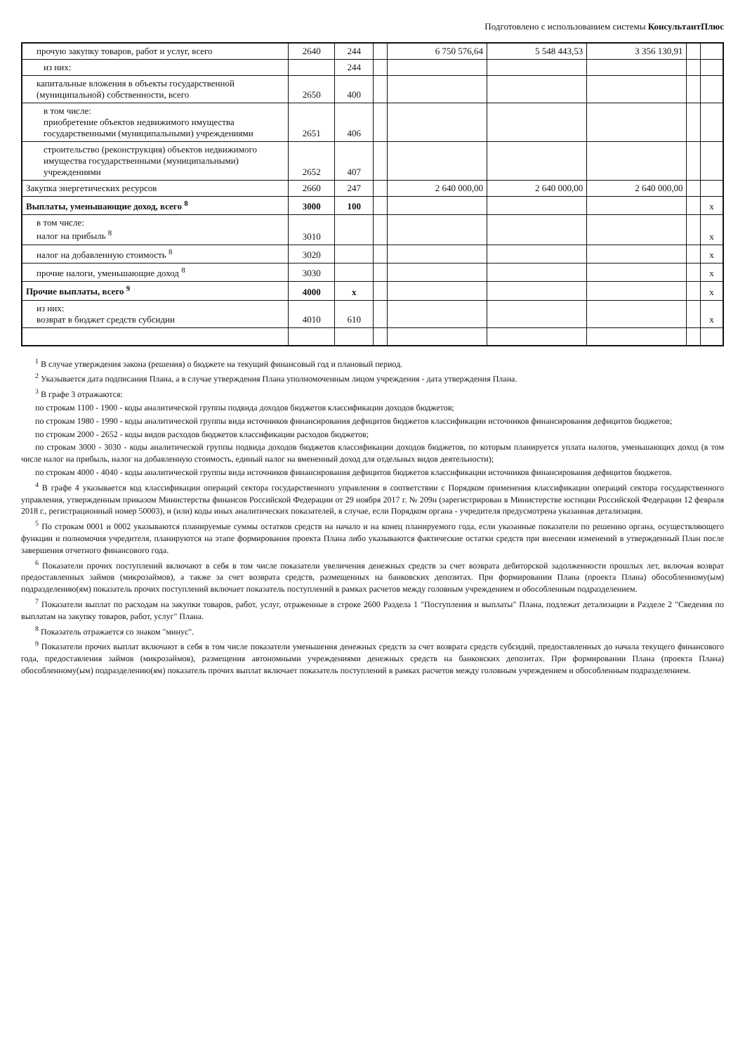Подготовлено с использованием системы КонсультантПлюс
| прочую закупку товаров, работ и услуг, всего | 2640 | 244 | | 6 750 576,64 | 5 548 443,53 | 3 356 130,91 | | |
| из них: | | 244 | | | | | | |
| капитальные вложения в объекты государственной (муниципальной) собственности, всего | 2650 | 400 | | | | | | |
| в том числе: приобретение объектов недвижимого имущества государственными (муниципальными) учреждениями | 2651 | 406 | | | | | | |
| строительство (реконструкция) объектов недвижимого имущества государственными (муниципальными) учреждениями | 2652 | 407 | | | | | | |
| Закупка энергетических ресурсов | 2660 | 247 | | 2 640 000,00 | 2 640 000,00 | 2 640 000,00 | | |
| Выплаты, уменьшающие доход, всего <sup>8</sup> | 3000 | 100 | | | | | | x |
| в том числе: налог на прибыль <sup>8</sup> | 3010 | | | | | | | x |
| налог на добавленную стоимость <sup>8</sup> | 3020 | | | | | | | x |
| прочие налоги, уменьшающие доход <sup>8</sup> | 3030 | | | | | | | x |
| Прочие выплаты, всего <sup>9</sup> | 4000 | x | | | | | | x |
| из них: возврат в бюджет средств субсидии | 4010 | 610 | | | | | | x |
<sup>1</sup> В случае утверждения закона (решения) о бюджете на текущий финансовый год и плановый период.
<sup>2</sup> Указывается дата подписания Плана, а в случае утверждения Плана уполномоченным лицом учреждения - дата утверждения Плана.
<sup>3</sup> В графе 3 отражаются:
по строкам 1100 - 1900 - коды аналитической группы подвида доходов бюджетов классификации доходов бюджетов;
по строкам 1980 - 1990 - коды аналитической группы вида источников финансирования дефицитов бюджетов классификации источников финансирования дефицитов бюджетов;
по строкам 2000 - 2652 - коды видов расходов бюджетов классификации расходов бюджетов;
по строкам 3000 - 3030 - коды аналитической группы подвида доходов бюджетов классификации доходов бюджетов, по которым планируется уплата налогов, уменьшающих доход (в том числе налог на прибыль, налог на добавленную стоимость, единый налог на вмененный доход для отдельных видов деятельности);
по строкам 4000 - 4040 - коды аналитической группы вида источников финансирования дефицитов бюджетов классификации источников финансирования дефицитов бюджетов.
<sup>4</sup> В графе 4 указывается код классификации операций сектора государственного управления в соответствии с Порядком применения классификации операций сектора государственного управления, утвержденным приказом Министерства финансов Российской Федерации от 29 ноября 2017 г. № 209н (зарегистрирован в Министерстве юстиции Российской Федерации 12 февраля 2018 г., регистрационный номер 50003), и (или) коды иных аналитических показателей, в случае, если Порядком органа - учредителя предусмотрена указанная детализация.
<sup>5</sup> По строкам 0001 и 0002 указываются планируемые суммы остатков средств на начало и на конец планируемого года, если указанные показатели по решению органа, осуществляющего функции и полномочия учредителя, планируются на этапе формирования проекта Плана либо указываются фактические остатки средств при внесении изменений в утвержденный План после завершения отчетного финансового года.
<sup>6</sup> Показатели прочих поступлений включают в себя в том числе показатели увеличения денежных средств за счет возврата дебиторской задолженности прошлых лет, включая возврат предоставленных займов (микрозаймов), а также за счет возврата средств, размещенных на банковских депозитах. При формировании Плана (проекта Плана) обособленному(ым) подразделению(ям) показатель прочих поступлений включает показатель поступлений в рамках расчетов между головным учреждением и обособленным подразделением.
<sup>7</sup> Показатели выплат по расходам на закупки товаров, работ, услуг, отраженные в строке 2600 Раздела 1 "Поступления и выплаты" Плана, подлежат детализации в Разделе 2 "Сведения по выплатам на закупку товаров, работ, услуг" Плана.
<sup>8</sup> Показатель отражается со знаком "минус".
<sup>9</sup> Показатели прочих выплат включают в себя в том числе показатели уменьшения денежных средств за счет возврата средств субсидий, предоставленных до начала текущего финансового года, предоставления займов (микрозаймов), размещения автономными учреждениями денежных средств на банковских депозитах. При формировании Плана (проекта Плана) обособленному(ым) подразделению(ям) показатель прочих выплат включает показатель поступлений в рамках расчетов между головным учреждением и обособленным подразделением.